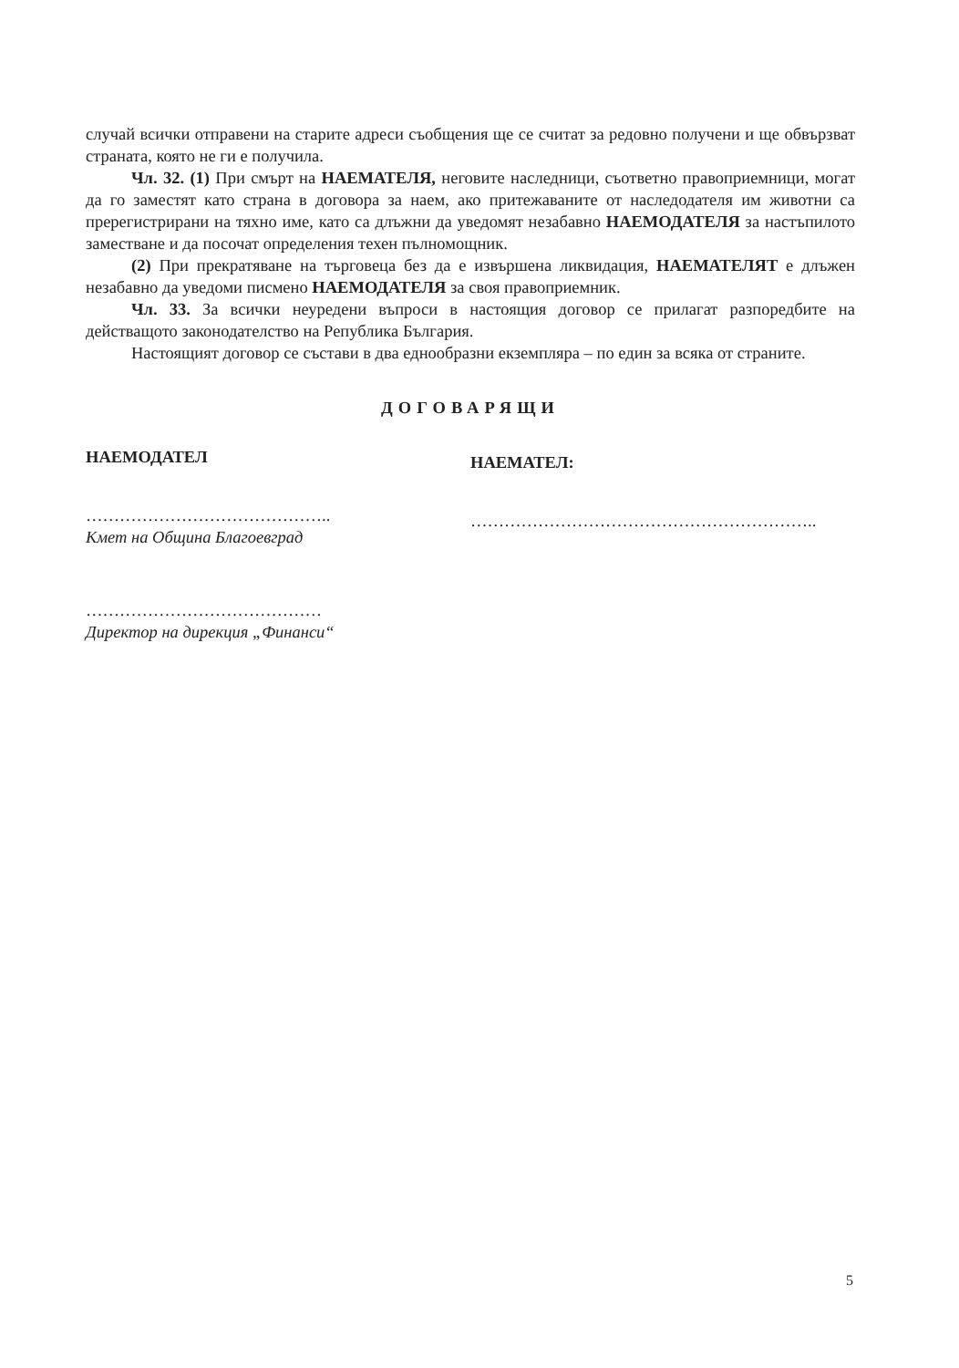случай всички отправени на старите адреси съобщения ще се считат за редовно получени и ще обвързват страната, която не ги е получила.
Чл. 32. (1) При смърт на НАЕМАТЕЛЯ, неговите наследници, съответно правоприемници, могат да го заместят като страна в договора за наем, ако притежаваните от наследодателя им животни са пререгистрирани на тяхно име, като са длъжни да уведомят незабавно НАЕМОДАТЕЛЯ за настъпилото заместване и да посочат определения техен пълномощник.
(2) При прекратяване на търговеца без да е извършена ликвидация, НАЕМАТЕЛЯТ е длъжен незабавно да уведоми писмено НАЕМОДАТЕЛЯ за своя правоприемник.
Чл. 33. За всички неуредени въпроси в настоящия договор се прилагат разпоредбите на действащото законодателство на Република България.
Настоящият договор се състави в два еднообразни екземпляра – по един за всяка от страните.
ДОГОВАРЯЩИ
НАЕМОДАТЕЛ
……………………………………..
Кмет на Община Благоевград
……………………………………
Директор на дирекция „Финанси“
НАЕМАТЕЛ:
……………………………………………………..
5